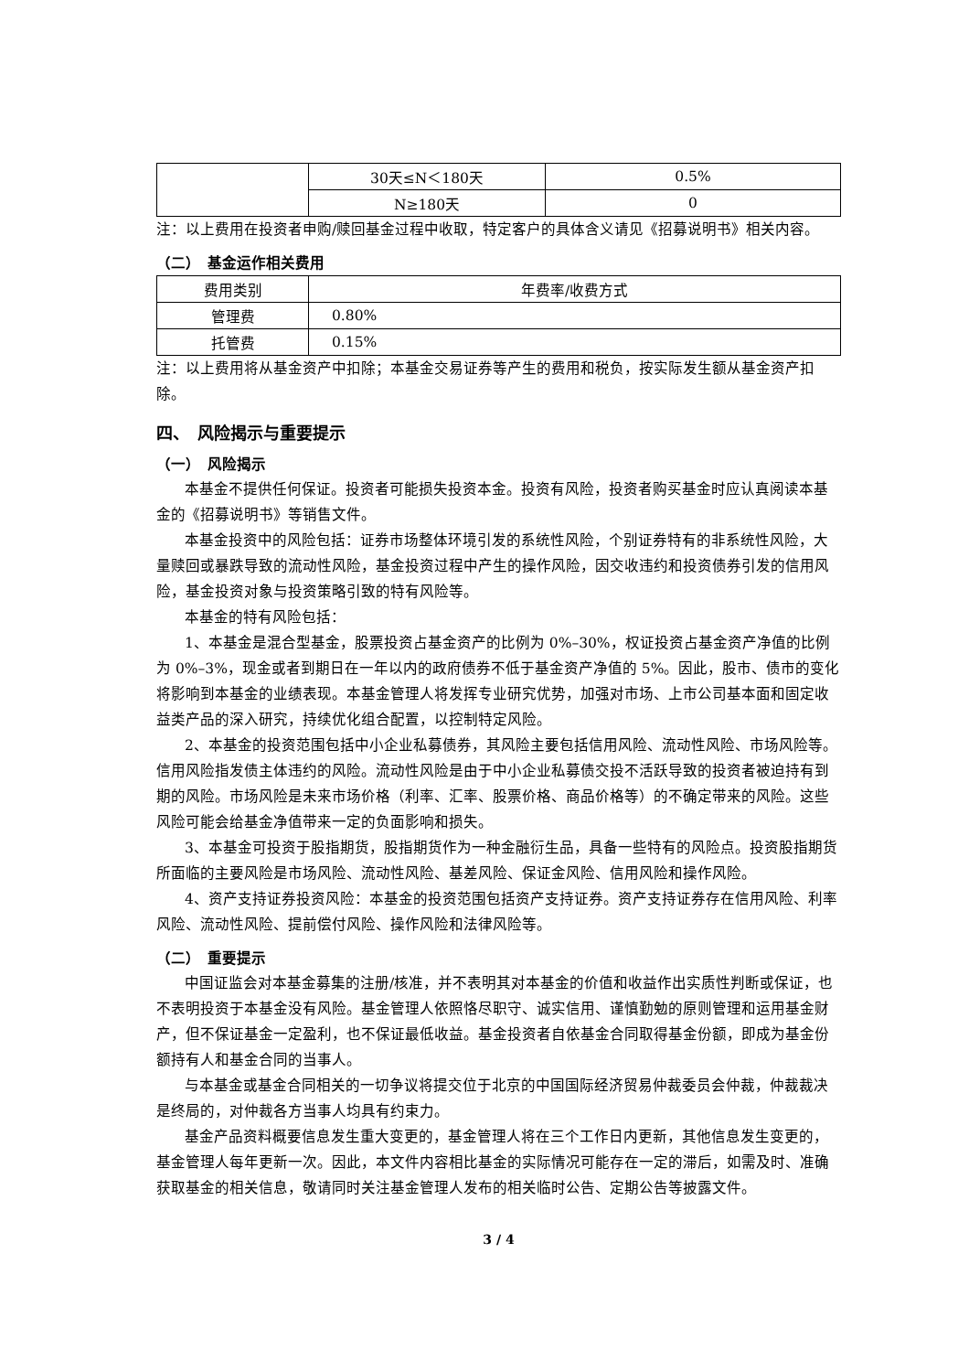| | 30天≤N＜180天 | 0.5% |
| | N≥180天 | 0 |
注：以上费用在投资者申购/赎回基金过程中收取，特定客户的具体含义请见《招募说明书》相关内容。
（二）　基金运作相关费用
| 费用类别 | 年费率/收费方式 |
| --- | --- |
| 管理费 | 0.80% |
| 托管费 | 0.15% |
注：以上费用将从基金资产中扣除；本基金交易证券等产生的费用和税负，按实际发生额从基金资产扣除。
四、　风险揭示与重要提示
（一）　风险揭示
本基金不提供任何保证。投资者可能损失投资本金。投资有风险，投资者购买基金时应认真阅读本基金的《招募说明书》等销售文件。
本基金投资中的风险包括：证券市场整体环境引发的系统性风险，个别证券特有的非系统性风险，大量赎回或暴跌导致的流动性风险，基金投资过程中产生的操作风险，因交收违约和投资债券引发的信用风险，基金投资对象与投资策略引致的特有风险等。
本基金的特有风险包括：
1、本基金是混合型基金，股票投资占基金资产的比例为 0%–30%，权证投资占基金资产净值的比例为 0%–3%，现金或者到期日在一年以内的政府债券不低于基金资产净值的 5%。因此，股市、债市的变化将影响到本基金的业绩表现。本基金管理人将发挥专业研究优势，加强对市场、上市公司基本面和固定收益类产品的深入研究，持续优化组合配置，以控制特定风险。
2、本基金的投资范围包括中小企业私募债券，其风险主要包括信用风险、流动性风险、市场风险等。信用风险指发债主体违约的风险。流动性风险是由于中小企业私募债交投不活跃导致的投资者被迫持有到期的风险。市场风险是未来市场价格（利率、汇率、股票价格、商品价格等）的不确定带来的风险。这些风险可能会给基金净值带来一定的负面影响和损失。
3、本基金可投资于股指期货，股指期货作为一种金融衍生品，具备一些特有的风险点。投资股指期货所面临的主要风险是市场风险、流动性风险、基差风险、保证金风险、信用风险和操作风险。
4、资产支持证券投资风险：本基金的投资范围包括资产支持证券。资产支持证券存在信用风险、利率风险、流动性风险、提前偿付风险、操作风险和法律风险等。
（二）　重要提示
中国证监会对本基金募集的注册/核准，并不表明其对本基金的价值和收益作出实质性判断或保证，也不表明投资于本基金没有风险。基金管理人依照恪尽职守、诚实信用、谨慎勤勉的原则管理和运用基金财产，但不保证基金一定盈利，也不保证最低收益。基金投资者自依基金合同取得基金份额，即成为基金份额持有人和基金合同的当事人。
与本基金或基金合同相关的一切争议将提交位于北京的中国国际经济贸易仲裁委员会仲裁，仲裁裁决是终局的，对仲裁各方当事人均具有约束力。
基金产品资料概要信息发生重大变更的，基金管理人将在三个工作日内更新，其他信息发生变更的，基金管理人每年更新一次。因此，本文件内容相比基金的实际情况可能存在一定的滞后，如需及时、准确获取基金的相关信息，敬请同时关注基金管理人发布的相关临时公告、定期公告等披露文件。
3 / 4